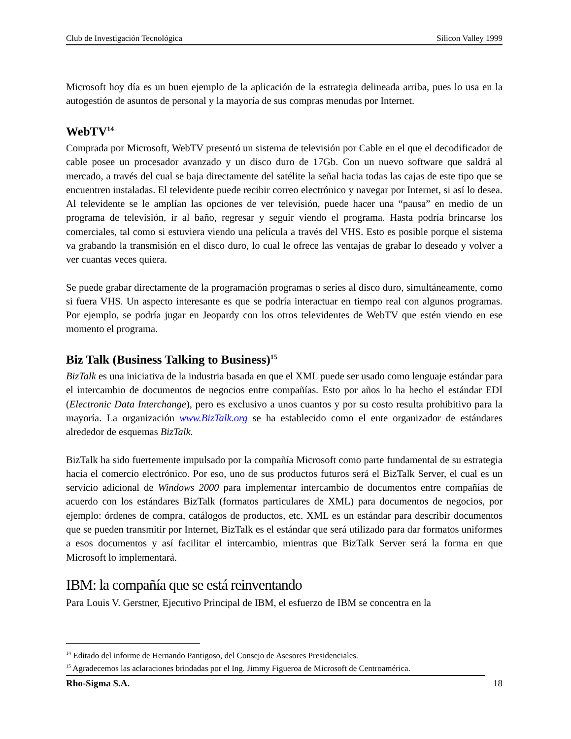Club de Investigación Tecnológica Silicon Valley 1999
Microsoft hoy día es un buen ejemplo de la aplicación de la estrategia delineada arriba, pues lo usa en la autogestión de asuntos de personal y la mayoría de sus compras menudas por Internet.
WebTV<sup>14</sup>
Comprada por Microsoft, WebTV presentó un sistema de televisión por Cable en el que el decodificador de cable posee un procesador avanzado y un disco duro de 17Gb. Con un nuevo software que saldrá al mercado, a través del cual se baja directamente del satélite la señal hacia todas las cajas de este tipo que se encuentren instaladas. El televidente puede recibir correo electrónico y navegar por Internet, si así lo desea. Al televidente se le amplían las opciones de ver televisión, puede hacer una “pausa” en medio de un programa de televisión, ir al baño, regresar y seguir viendo el programa. Hasta podría brincarse los comerciales, tal como si estuviera viendo una película a través del VHS. Esto es posible porque el sistema va grabando la transmisión en el disco duro, lo cual le ofrece las ventajas de grabar lo deseado y volver a ver cuantas veces quiera.
Se puede grabar directamente de la programación programas o series al disco duro, simultáneamente, como si fuera VHS. Un aspecto interesante es que se podría interactuar en tiempo real con algunos programas. Por ejemplo, se podría jugar en Jeopardy con los otros televidentes de WebTV que estén viendo en ese momento el programa.
Biz Talk (Business Talking to Business)<sup>15</sup>
BizTalk es una iniciativa de la industria basada en que el XML puede ser usado como lenguaje estándar para el intercambio de documentos de negocios entre compañías. Esto por años lo ha hecho el estándar EDI (Electronic Data Interchange), pero es exclusivo a unos cuantos y por su costo resulta prohibitivo para la mayoría. La organización www.BizTalk.org se ha establecido como el ente organizador de estándares alrededor de esquemas BizTalk.
BizTalk ha sido fuertemente impulsado por la compañía Microsoft como parte fundamental de su estrategia hacia el comercio electrónico. Por eso, uno de sus productos futuros será el BizTalk Server, el cual es un servicio adicional de Windows 2000 para implementar intercambio de documentos entre compañías de acuerdo con los estándares BizTalk (formatos particulares de XML) para documentos de negocios, por ejemplo: órdenes de compra, catálogos de productos, etc. XML es un estándar para describir documentos que se pueden transmitir por Internet, BizTalk es el estándar que será utilizado para dar formatos uniformes a esos documentos y así facilitar el intercambio, mientras que BizTalk Server será la forma en que Microsoft lo implementará.
IBM: la compañía que se está reinventando
Para Louis V. Gerstner, Ejecutivo Principal de IBM, el esfuerzo de IBM se concentra en la
<sup>14</sup> Editado del informe de Hernando Pantigoso, del Consejo de Asesores Presidenciales.
<sup>15</sup> Agradecemos las aclaraciones brindadas por el Ing. Jimmy Figueroa de Microsoft de Centroamérica.
Rho-Sigma S.A. 18